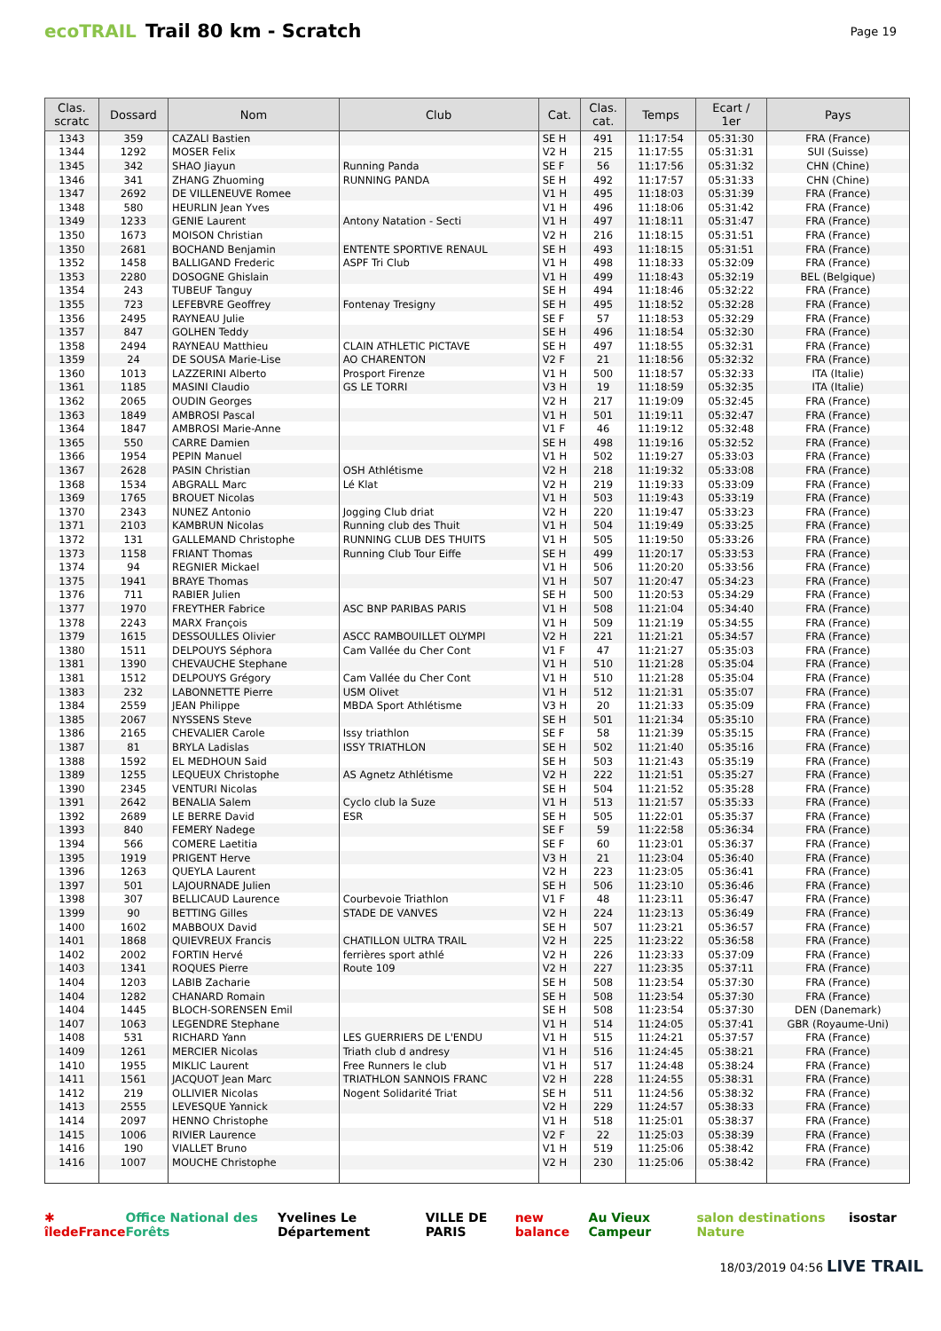ecoTRAIL Trail 80 km - Scratch
Page 19
| Clas. scratc | Dossard | Nom | Club | Cat. | Clas. cat. | Temps | Ecart / 1er | Pays |
| --- | --- | --- | --- | --- | --- | --- | --- | --- |
| 1343 | 359 | CAZALI Bastien | | SE H | 491 | 11:17:54 | 05:31:30 | FRA (France) |
| 1344 | 1292 | MOSER Felix | | V2 H | 215 | 11:17:55 | 05:31:31 | SUI (Suisse) |
| 1345 | 342 | SHAO Jiayun | Running Panda | SE F | 56 | 11:17:56 | 05:31:32 | CHN (Chine) |
| 1346 | 341 | ZHANG Zhuoming | RUNNING PANDA | SE H | 492 | 11:17:57 | 05:31:33 | CHN (Chine) |
| 1347 | 2692 | DE VILLENEUVE Romee | | V1 H | 495 | 11:18:03 | 05:31:39 | FRA (France) |
| 1348 | 580 | HEURLIN Jean Yves | | V1 H | 496 | 11:18:06 | 05:31:42 | FRA (France) |
| 1349 | 1233 | GENIE Laurent | Antony Natation - Secti | V1 H | 497 | 11:18:11 | 05:31:47 | FRA (France) |
| 1350 | 1673 | MOISON Christian | | V2 H | 216 | 11:18:15 | 05:31:51 | FRA (France) |
| 1350 | 2681 | BOCHAND Benjamin | ENTENTE SPORTIVE RENAUL | SE H | 493 | 11:18:15 | 05:31:51 | FRA (France) |
| 1352 | 1458 | BALLIGAND Frederic | ASPF Tri Club | V1 H | 498 | 11:18:33 | 05:32:09 | FRA (France) |
| 1353 | 2280 | DOSOGNE Ghislain | | V1 H | 499 | 11:18:43 | 05:32:19 | BEL (Belgique) |
| 1354 | 243 | TUBEUF Tanguy | | SE H | 494 | 11:18:46 | 05:32:22 | FRA (France) |
| 1355 | 723 | LEFEBVRE Geoffrey | Fontenay Tresigny | SE H | 495 | 11:18:52 | 05:32:28 | FRA (France) |
| 1356 | 2495 | RAYNEAU Julie | | SE F | 57 | 11:18:53 | 05:32:29 | FRA (France) |
| 1357 | 847 | GOLHEN Teddy | | SE H | 496 | 11:18:54 | 05:32:30 | FRA (France) |
| 1358 | 2494 | RAYNEAU Matthieu | CLAIN ATHLETIC PICTAVE | SE H | 497 | 11:18:55 | 05:32:31 | FRA (France) |
| 1359 | 24 | DE SOUSA Marie-Lise | AO CHARENTON | V2 F | 21 | 11:18:56 | 05:32:32 | FRA (France) |
| 1360 | 1013 | LAZZERINI Alberto | Prosport Firenze | V1 H | 500 | 11:18:57 | 05:32:33 | ITA (Italie) |
| 1361 | 1185 | MASINI Claudio | GS LE TORRI | V3 H | 19 | 11:18:59 | 05:32:35 | ITA (Italie) |
| 1362 | 2065 | OUDIN Georges | | V2 H | 217 | 11:19:09 | 05:32:45 | FRA (France) |
| 1363 | 1849 | AMBROSI Pascal | | V1 H | 501 | 11:19:11 | 05:32:47 | FRA (France) |
| 1364 | 1847 | AMBROSI Marie-Anne | | V1 F | 46 | 11:19:12 | 05:32:48 | FRA (France) |
| 1365 | 550 | CARRE Damien | | SE H | 498 | 11:19:16 | 05:32:52 | FRA (France) |
| 1366 | 1954 | PEPIN Manuel | | V1 H | 502 | 11:19:27 | 05:33:03 | FRA (France) |
| 1367 | 2628 | PASIN Christian | OSH Athlétisme | V2 H | 218 | 11:19:32 | 05:33:08 | FRA (France) |
| 1368 | 1534 | ABGRALL Marc | Lé Klat | V2 H | 219 | 11:19:33 | 05:33:09 | FRA (France) |
| 1369 | 1765 | BROUET Nicolas | | V1 H | 503 | 11:19:43 | 05:33:19 | FRA (France) |
| 1370 | 2343 | NUNEZ Antonio | Jogging Club driat | V2 H | 220 | 11:19:47 | 05:33:23 | FRA (France) |
| 1371 | 2103 | KAMBRUN Nicolas | Running club des Thuit | V1 H | 504 | 11:19:49 | 05:33:25 | FRA (France) |
| 1372 | 131 | GALLEMAND Christophe | RUNNING CLUB DES THUITS | V1 H | 505 | 11:19:50 | 05:33:26 | FRA (France) |
| 1373 | 1158 | FRIANT Thomas | Running Club Tour Eiffe | SE H | 499 | 11:20:17 | 05:33:53 | FRA (France) |
| 1374 | 94 | REGNIER Mickael | | V1 H | 506 | 11:20:20 | 05:33:56 | FRA (France) |
| 1375 | 1941 | BRAYE Thomas | | V1 H | 507 | 11:20:47 | 05:34:23 | FRA (France) |
| 1376 | 711 | RABIER Julien | | SE H | 500 | 11:20:53 | 05:34:29 | FRA (France) |
| 1377 | 1970 | FREYTHER Fabrice | ASC BNP PARIBAS PARIS | V1 H | 508 | 11:21:04 | 05:34:40 | FRA (France) |
| 1378 | 2243 | MARX François | | V1 H | 509 | 11:21:19 | 05:34:55 | FRA (France) |
| 1379 | 1615 | DESSOULLES Olivier | ASCC RAMBOUILLET OLYMPI | V2 H | 221 | 11:21:21 | 05:34:57 | FRA (France) |
| 1380 | 1511 | DELPOUYS Séphora | Cam Vallée du Cher Cont | V1 F | 47 | 11:21:27 | 05:35:03 | FRA (France) |
| 1381 | 1390 | CHEVAUCHE Stephane | | V1 H | 510 | 11:21:28 | 05:35:04 | FRA (France) |
| 1381 | 1512 | DELPOUYS Grégory | Cam Vallée du Cher Cont | V1 H | 510 | 11:21:28 | 05:35:04 | FRA (France) |
| 1383 | 232 | LABONNETTE Pierre | USM Olivet | V1 H | 512 | 11:21:31 | 05:35:07 | FRA (France) |
| 1384 | 2559 | JEAN Philippe | MBDA Sport Athlétisme | V3 H | 20 | 11:21:33 | 05:35:09 | FRA (France) |
| 1385 | 2067 | NYSSENS Steve | | SE H | 501 | 11:21:34 | 05:35:10 | FRA (France) |
| 1386 | 2165 | CHEVALIER Carole | Issy triathlon | SE F | 58 | 11:21:39 | 05:35:15 | FRA (France) |
| 1387 | 81 | BRYLA Ladislas | ISSY TRIATHLON | SE H | 502 | 11:21:40 | 05:35:16 | FRA (France) |
| 1388 | 1592 | EL MEDHOUN Said | | SE H | 503 | 11:21:43 | 05:35:19 | FRA (France) |
| 1389 | 1255 | LEQUEUX Christophe | AS Agnetz Athlétisme | V2 H | 222 | 11:21:51 | 05:35:27 | FRA (France) |
| 1390 | 2345 | VENTURI Nicolas | | SE H | 504 | 11:21:52 | 05:35:28 | FRA (France) |
| 1391 | 2642 | BENALIA Salem | Cyclo club la Suze | V1 H | 513 | 11:21:57 | 05:35:33 | FRA (France) |
| 1392 | 2689 | LE BERRE David | ESR | SE H | 505 | 11:22:01 | 05:35:37 | FRA (France) |
| 1393 | 840 | FEMERY Nadege | | SE F | 59 | 11:22:58 | 05:36:34 | FRA (France) |
| 1394 | 566 | COMERE Laetitia | | SE F | 60 | 11:23:01 | 05:36:37 | FRA (France) |
| 1395 | 1919 | PRIGENT Herve | | V3 H | 21 | 11:23:04 | 05:36:40 | FRA (France) |
| 1396 | 1263 | QUEYLA Laurent | | V2 H | 223 | 11:23:05 | 05:36:41 | FRA (France) |
| 1397 | 501 | LAJOURNADE Julien | | SE H | 506 | 11:23:10 | 05:36:46 | FRA (France) |
| 1398 | 307 | BELLICAUD Laurence | Courbevoie Triathlon | V1 F | 48 | 11:23:11 | 05:36:47 | FRA (France) |
| 1399 | 90 | BETTING Gilles | STADE DE VANVES | V2 H | 224 | 11:23:13 | 05:36:49 | FRA (France) |
| 1400 | 1602 | MABBOUX David | | SE H | 507 | 11:23:21 | 05:36:57 | FRA (France) |
| 1401 | 1868 | QUIEVREUX Francis | CHATILLON ULTRA TRAIL | V2 H | 225 | 11:23:22 | 05:36:58 | FRA (France) |
| 1402 | 2002 | FORTIN Hervé | ferrières sport athlé | V2 H | 226 | 11:23:33 | 05:37:09 | FRA (France) |
| 1403 | 1341 | ROQUES Pierre | Route 109 | V2 H | 227 | 11:23:35 | 05:37:11 | FRA (France) |
| 1404 | 1203 | LABIB Zacharie | | SE H | 508 | 11:23:54 | 05:37:30 | FRA (France) |
| 1404 | 1282 | CHANARD Romain | | SE H | 508 | 11:23:54 | 05:37:30 | FRA (France) |
| 1404 | 1445 | BLOCH-SORENSEN Emil | | SE H | 508 | 11:23:54 | 05:37:30 | DEN (Danemark) |
| 1407 | 1063 | LEGENDRE Stephane | | V1 H | 514 | 11:24:05 | 05:37:41 | GBR (Royaume-Uni) |
| 1408 | 531 | RICHARD Yann | LES GUERRIERS DE L'ENDU | V1 H | 515 | 11:24:21 | 05:37:57 | FRA (France) |
| 1409 | 1261 | MERCIER Nicolas | Triath club d andresy | V1 H | 516 | 11:24:45 | 05:38:21 | FRA (France) |
| 1410 | 1955 | MIKLIC Laurent | Free Runners le club | V1 H | 517 | 11:24:48 | 05:38:24 | FRA (France) |
| 1411 | 1561 | JACQUOT Jean Marc | TRIATHLON SANNOIS FRANC | V2 H | 228 | 11:24:55 | 05:38:31 | FRA (France) |
| 1412 | 219 | OLLIVIER Nicolas | Nogent Solidarité Triat | SE H | 511 | 11:24:56 | 05:38:32 | FRA (France) |
| 1413 | 2555 | LEVESQUE Yannick | | V2 H | 229 | 11:24:57 | 05:38:33 | FRA (France) |
| 1414 | 2097 | HENNO Christophe | | V1 H | 518 | 11:25:01 | 05:38:37 | FRA (France) |
| 1415 | 1006 | RIVIER Laurence | | V2 F | 22 | 11:25:03 | 05:38:39 | FRA (France) |
| 1416 | 190 | VIALLET Bruno | | V1 H | 519 | 11:25:06 | 05:38:42 | FRA (France) |
| 1416 | 1007 | MOUCHE Christophe | | V2 H | 230 | 11:25:06 | 05:38:42 | FRA (France) |
✱ îledeFrance Office National des Forêts Yvelines Le Département VILLE DE PARIS new balance Au Vieux Campeur salon destinations Nature isostar
18/03/2019 04:56 LIVE TRAIL